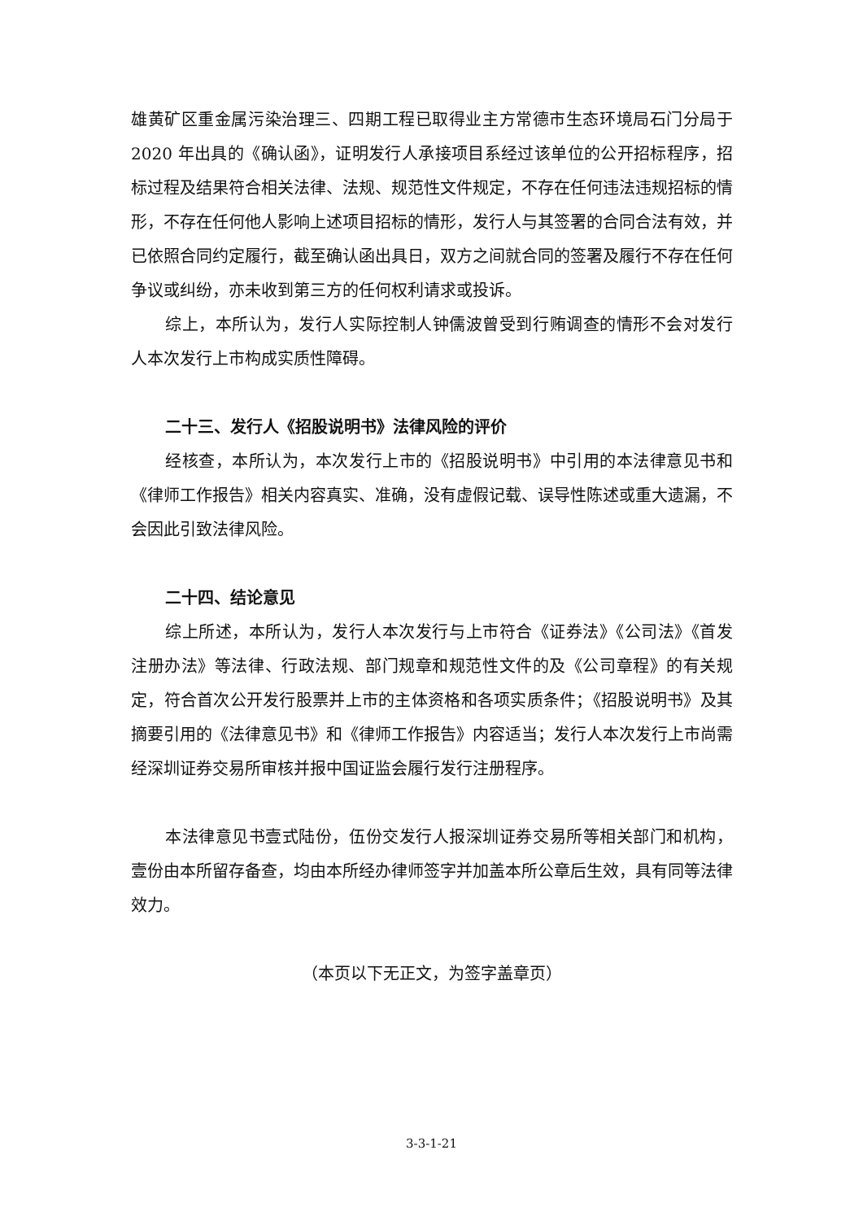雄黄矿区重金属污染治理三、四期工程已取得业主方常德市生态环境局石门分局于 2020 年出具的《确认函》，证明发行人承接项目系经过该单位的公开招标程序，招标过程及结果符合相关法律、法规、规范性文件规定，不存在任何违法违规招标的情形，不存在任何他人影响上述项目招标的情形，发行人与其签署的合同合法有效，并已依照合同约定履行，截至确认函出具日，双方之间就合同的签署及履行不存在任何争议或纠纷，亦未收到第三方的任何权利请求或投诉。
综上，本所认为，发行人实际控制人钟儒波曾受到行贿调查的情形不会对发行人本次发行上市构成实质性障碍。
二十三、发行人《招股说明书》法律风险的评价
经核查，本所认为，本次发行上市的《招股说明书》中引用的本法律意见书和《律师工作报告》相关内容真实、准确，没有虚假记载、误导性陈述或重大遗漏，不会因此引致法律风险。
二十四、结论意见
综上所述，本所认为，发行人本次发行与上市符合《证券法》《公司法》《首发注册办法》等法律、行政法规、部门规章和规范性文件的及《公司章程》的有关规定，符合首次公开发行股票并上市的主体资格和各项实质条件；《招股说明书》及其摘要引用的《法律意见书》和《律师工作报告》内容适当；发行人本次发行上市尚需经深圳证券交易所审核并报中国证监会履行发行注册程序。
本法律意见书壹式陆份，伍份交发行人报深圳证券交易所等相关部门和机构，壹份由本所留存备查，均由本所经办律师签字并加盖本所公章后生效，具有同等法律效力。
（本页以下无正文，为签字盖章页）
3-3-1-21